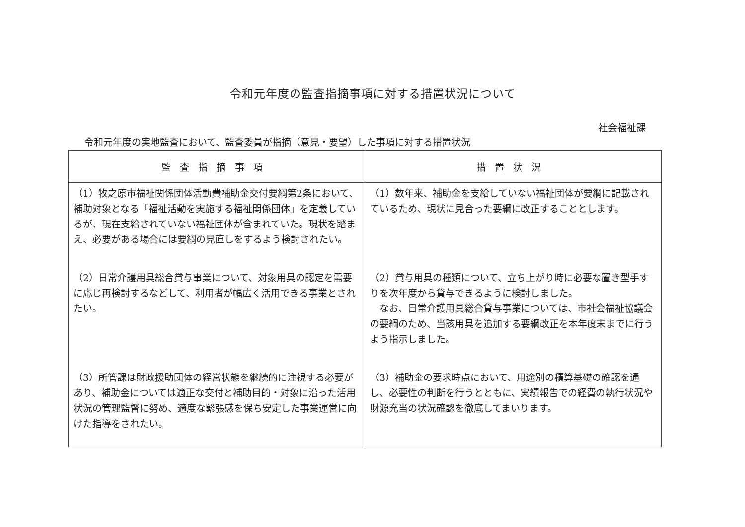令和元年度の監査指摘事項に対する措置状況について
社会福祉課
令和元年度の実地監査において、監査委員が指摘（意見・要望）した事項に対する措置状況
| 監査指摘事項 | 措置状況 |
| --- | --- |
| （1）牧之原市福祉関係団体活動費補助金交付要綱第2条において、補助対象となる「福祉活動を実施する福祉関係団体」を定義しているが、現在支給されていない福祉団体が含まれていた。現状を踏まえ、必要がある場合には要綱の見直しをするよう検討されたい。 | （1）数年来、補助金を支給していない福祉団体が要綱に記載されているため、現状に見合った要綱に改正することとします。 |
| （2）日常介護用具総合貸与事業について、対象用具の認定を需要に応じ再検討するなどして、利用者が幅広く活用できる事業とされたい。 | （2）貸与用具の種類について、立ち上がり時に必要な置き型手すりを次年度から貸与できるように検討しました。 なお、日常介護用具総合貸与事業については、市社会福祉協議会の要綱のため、当該用具を追加する要綱改正を本年度末までに行うよう指示しました。 |
| （3）所管課は財政援助団体の経営状態を継続的に注視する必要があり、補助金については適正な交付と補助目的・対象に沿った活用状況の管理監督に努め、適度な緊張感を保ち安定した事業運営に向けた指導をされたい。 | （3）補助金の要求時点において、用途別の積算基礎の確認を通し、必要性の判断を行うとともに、実績報告での経費の執行状況や財源充当の状況確認を徹底してまいります。 |